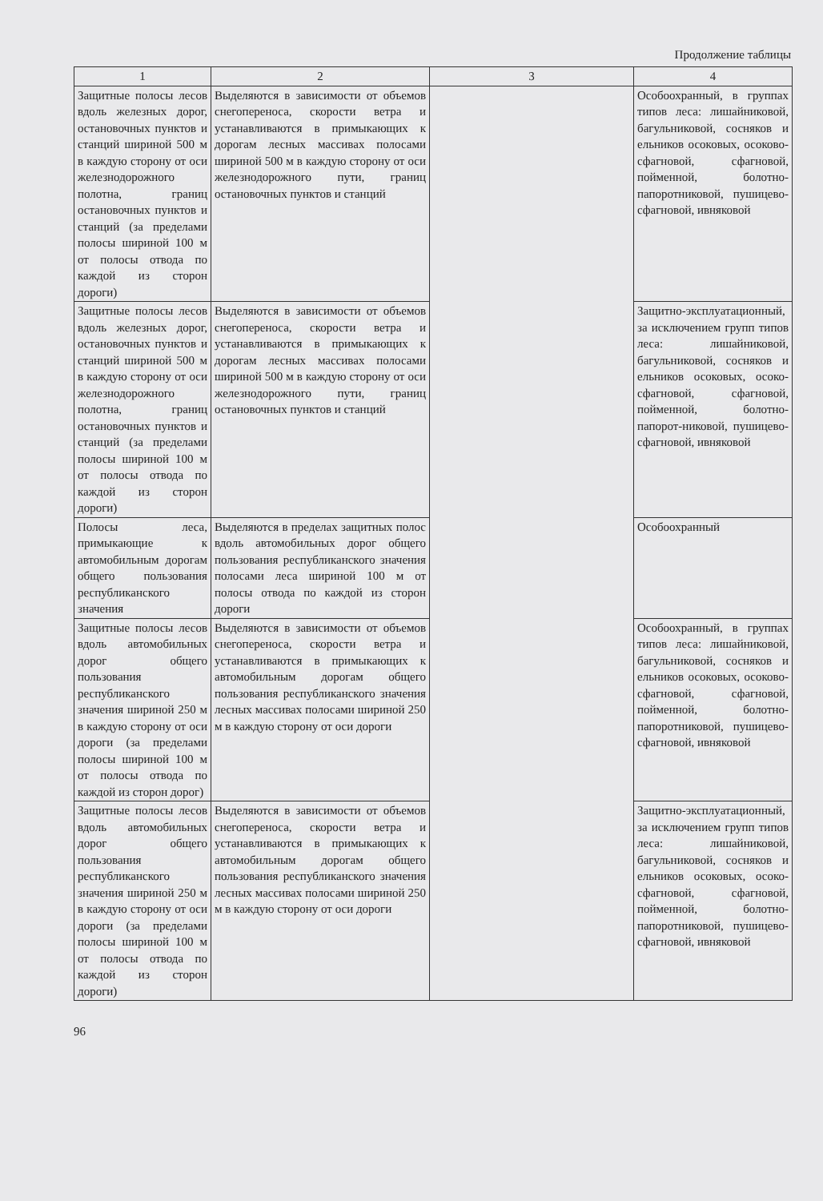Продолжение таблицы
| 1 | 2 | 3 | 4 |
| --- | --- | --- | --- |
| Защитные полосы лесов вдоль железных дорог, остановочных пунктов и станций шириной 500 м в каждую сторону от оси железнодорожного полотна, границ остановочных пунктов и станций (за пределами полосы шириной 100 м от полосы отвода по каждой из сторон дороги) | Выделяются в зависимости от объемов снегопереноса, скорости ветра и устанавливаются в примыкающих к дорогам лесных массивах полосами шириной 500 м в каждую сторону от оси железнодорожного пути, границ остановочных пунктов и станций | | Особоохранный, в группах типов леса: лишайниковой, багульниковой, сосняков и ельников осоковых, осоково-сфагновой, сфагновой, пойменной, болотно-папоротниковой, пушицево-сфагновой, ивняковой |
| Защитные полосы лесов вдоль железных дорог, остановочных пунктов и станций шириной 500 м в каждую сторону от оси железнодорожного полотна, границ остановочных пунктов и станций (за пределами полосы шириной 100 м от полосы отвода по каждой из сторон дороги) | Выделяются в зависимости от объемов снегопереноса, скорости ветра и устанавливаются в примыкающих к дорогам лесных массивах полосами шириной 500 м в каждую сторону от оси железнодорожного пути, границ остановочных пунктов и станций | | Защитно-эксплуатационный, за исключением групп типов леса: лишайниковой, багульниковой, сосняков и ельников осоковых, осоко-сфагновой, сфагновой, пойменной, болотно-папорот-никовой, пушицево-сфагновой, ивняковой |
| Полосы леса, примыкающие к автомобильным дорогам общего пользования республиканского значения | Выделяются в пределах защитных полос вдоль автомобильных дорог общего пользования республиканского значения полосами леса шириной 100 м от полосы отвода по каждой из сторон дороги | | Особоохранный |
| Защитные полосы лесов вдоль автомобильных дорог общего пользования республиканского значения шириной 250 м в каждую сторону от оси дороги (за пределами полосы шириной 100 м от полосы отвода по каждой из сторон дорог) | Выделяются в зависимости от объемов снегопереноса, скорости ветра и устанавливаются в примыкающих к автомобильным дорогам общего пользования республиканского значения лесных массивах полосами шириной 250 м в каждую сторону от оси дороги | | Особоохранный, в группах типов леса: лишайниковой, багульниковой, сосняков и ельников осоковых, осоково-сфагновой, сфагновой, пойменной, болотно-папоротниковой, пушицево-сфагновой, ивняковой |
| Защитные полосы лесов вдоль автомобильных дорог общего пользования республиканского значения шириной 250 м в каждую сторону от оси дороги (за пределами полосы шириной 100 м от полосы отвода по каждой из сторон дороги) | Выделяются в зависимости от объемов снегопереноса, скорости ветра и устанавливаются в примыкающих к автомобильным дорогам общего пользования республиканского значения лесных массивах полосами шириной 250 м в каждую сторону от оси дороги | | Защитно-эксплуатационный, за исключением групп типов леса: лишайниковой, багульниковой, сосняков и ельников осоковых, осоко-сфагновой, сфагновой, пойменной, болотно-папоротниковой, пушицево-сфагновой, ивняковой |
96